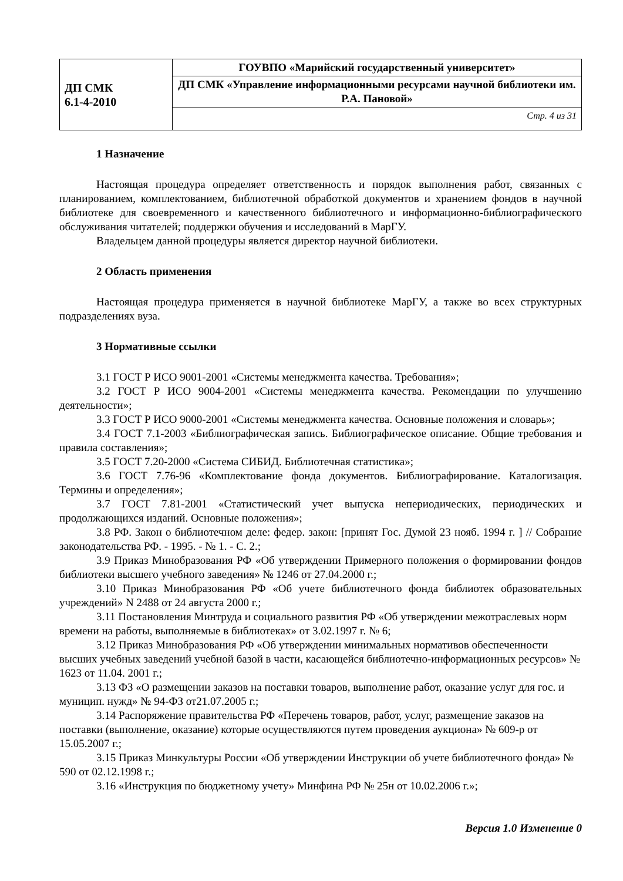| ДП СМК 6.1-4-2010 | ГОУВПО «Марийский государственный университет» |
| | ДП СМК «Управление информационными ресурсами научной библиотеки им. Р.А. Пановой» |
| | Стр. 4 из 31 |
1 Назначение
Настоящая процедура определяет ответственность и порядок выполнения работ, связанных с планированием, комплектованием, библиотечной обработкой документов и хранением фондов в научной библиотеке для своевременного и качественного библиотечного и информационно-библиографического обслуживания читателей; поддержки обучения и исследований в МарГУ.
Владельцем данной процедуры является директор научной библиотеки.
2 Область применения
Настоящая процедура применяется в научной библиотеке МарГУ, а также во всех структурных подразделениях вуза.
3 Нормативные ссылки
3.1 ГОСТ Р ИСО 9001-2001 «Системы менеджмента качества. Требования»;
3.2 ГОСТ Р ИСО 9004-2001 «Системы менеджмента качества. Рекомендации по улучшению деятельности»;
3.3 ГОСТ Р ИСО 9000-2001 «Системы менеджмента качества. Основные положения и словарь»;
3.4 ГОСТ 7.1-2003 «Библиографическая запись. Библиографическое описание. Общие требования и правила составления»;
3.5 ГОСТ 7.20-2000 «Система СИБИД. Библиотечная статистика»;
3.6 ГОСТ 7.76-96 «Комплектование фонда документов. Библиографирование. Каталогизация. Термины и определения»;
3.7 ГОСТ 7.81-2001 «Статистический учет выпуска непериодических, периодических и продолжающихся изданий. Основные положения»;
3.8 РФ. Закон о библиотечном деле: федер. закон: [принят Гос. Думой 23 нояб. 1994 г. ] // Собрание законодательства РФ. - 1995. - № 1. - С. 2.;
3.9 Приказ Минобразования РФ «Об утверждении Примерного положения о формировании фондов библиотеки высшего учебного заведения» № 1246 от 27.04.2000 г.;
3.10 Приказ Минобразования РФ «Об учете библиотечного фонда библиотек образовательных учреждений» N 2488 от 24 августа 2000 г.;
3.11 Постановления Минтруда и социального развития РФ «Об утверждении межотраслевых норм времени на работы, выполняемые в библиотеках» от 3.02.1997 г. № 6;
3.12 Приказ Минобразования РФ «Об утверждении минимальных нормативов обеспеченности высших учебных заведений учебной базой в части, касающейся библиотечно-информационных ресурсов» № 1623 от 11.04. 2001 г.;
3.13 ФЗ «О размещении заказов на поставки товаров, выполнение работ, оказание услуг для гос. и муницип. нужд» № 94-ФЗ от21.07.2005 г.;
3.14 Распоряжение правительства РФ «Перечень товаров, работ, услуг, размещение заказов на поставки (выполнение, оказание) которые осуществляются путем проведения аукциона» № 609-р от 15.05.2007 г.;
3.15 Приказ Минкультуры России «Об утверждении Инструкции об учете библиотечного фонда» № 590 от 02.12.1998 г.;
3.16 «Инструкция по бюджетному учету» Минфина РФ № 25н от 10.02.2006 г.»;
Версия 1.0 Изменение 0